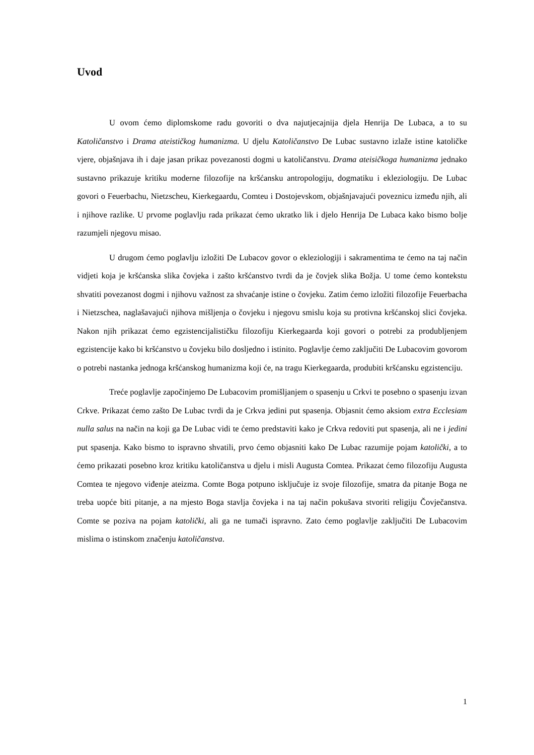Uvod
U ovom ćemo diplomskome radu govoriti o dva najutjecajnija djela Henrija De Lubaca, a to su Katoličanstvo i Drama ateističkog humanizma. U djelu Katoličanstvo De Lubac sustavno izlaže istine katoličke vjere, objašnjava ih i daje jasan prikaz povezanosti dogmi u katoličanstvu. Drama ateisičkoga humanizma jednako sustavno prikazuje kritiku moderne filozofije na kršćansku antropologiju, dogmatiku i ekleziologiju. De Lubac govori o Feuerbachu, Nietzscheu, Kierkegaardu, Comteu i Dostojevskom, objašnjavajući poveznicu između njih, ali i njihove razlike. U prvome poglavlju rada prikazat ćemo ukratko lik i djelo Henrija De Lubaca kako bismo bolje razumjeli njegovu misao.
U drugom ćemo poglavlju izložiti De Lubacov govor o ekleziologiji i sakramentima te ćemo na taj način vidjeti koja je kršćanska slika čovjeka i zašto kršćanstvo tvrdi da je čovjek slika Božja. U tome ćemo kontekstu shvatiti povezanost dogmi i njihovu važnost za shvaćanje istine o čovjeku. Zatim ćemo izložiti filozofije Feuerbacha i Nietzschea, naglašavajući njihova mišljenja o čovjeku i njegovu smislu koja su protivna kršćanskoj slici čovjeka. Nakon njih prikazat ćemo egzistencijalističku filozofiju Kierkegaarda koji govori o potrebi za produbljenjem egzistencije kako bi kršćanstvo u čovjeku bilo dosljedno i istinito. Poglavlje ćemo zaključiti De Lubacovim govorom o potrebi nastanka jednoga kršćanskog humanizma koji će, na tragu Kierkegaarda, produbiti kršćansku egzistenciju.
Treće poglavlje započinjemo De Lubacovim promišljanjem o spasenju u Crkvi te posebno o spasenju izvan Crkve. Prikazat ćemo zašto De Lubac tvrdi da je Crkva jedini put spasenja. Objasnit ćemo aksiom extra Ecclesiam nulla salus na način na koji ga De Lubac vidi te ćemo predstaviti kako je Crkva redoviti put spasenja, ali ne i jedini put spasenja. Kako bismo to ispravno shvatili, prvo ćemo objasniti kako De Lubac razumije pojam katolički, a to ćemo prikazati posebno kroz kritiku katoličanstva u djelu i misli Augusta Comtea. Prikazat ćemo filozofiju Augusta Comtea te njegovo viđenje ateizma. Comte Boga potpuno isključuje iz svoje filozofije, smatra da pitanje Boga ne treba uopće biti pitanje, a na mjesto Boga stavlja čovjeka i na taj način pokušava stvoriti religiju Čovječanstva. Comte se poziva na pojam katolički, ali ga ne tumači ispravno. Zato ćemo poglavlje zaključiti De Lubacovim mislima o istinskom značenju katoličanstva.
1